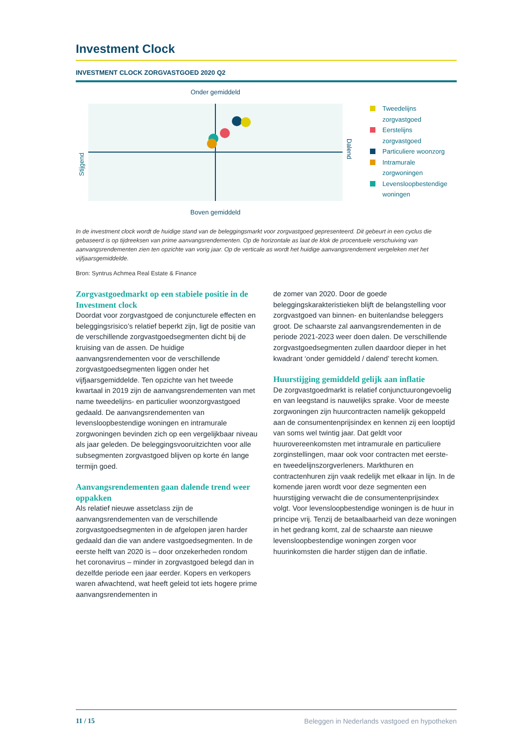Investment Clock
INVESTMENT CLOCK ZORGVASTGOED 2020 Q2
Onder gemiddeld
Stijgend
Dalend
Boven gemiddeld
Tweedelijns
zorgvastgoed
Eerstelijns
zorgvastgoed
Particuliere woonzorg
Intramurale
zorgwoningen
Levensloopbestendige
woningen
In de investment clock wordt de huidige stand van de beleggingsmarkt voor zorgvastgoed gepresenteerd. Dit gebeurt in een cyclus die gebaseerd is op tijdreeksen van prime aanvangsrendementen. Op de horizontale as laat de klok de procentuele verschuiving van aanvangsrendementen zien ten opzichte van vorig jaar. Op de verticale as wordt het huidige aanvangsrendement vergeleken met het vijfjaarsgemiddelde.
Bron: Syntrus Achmea Real Estate & Finance
Zorgvastgoedmarkt op een stabiele positie in de Investment clock
Doordat voor zorgvastgoed de conjuncturele effecten en beleggingsrisico’s relatief beperkt zijn, ligt de positie van de verschillende zorgvastgoedsegmenten dicht bij de kruising van de assen. De huidige aanvangsrendementen voor de verschillende zorgvastgoedsegmenten liggen onder het vijfjaarsgemiddelde. Ten opzichte van het tweede kwartaal in 2019 zijn de aanvangsrendementen van met name tweedelijns- en particulier woonzorgvastgoed gedaald. De aanvangsrendementen van levensloopbestendige woningen en intramurale zorgwoningen bevinden zich op een vergelijkbaar niveau als jaar geleden. De beleggingsvooruitzichten voor alle subsegmenten zorgvastgoed blijven op korte én lange termijn goed.
Aanvangsrendementen gaan dalende trend weer oppakken
Als relatief nieuwe assetclass zijn de aanvangsrendementen van de verschillende zorgvastgoedsegmenten in de afgelopen jaren harder gedaald dan die van andere vastgoedsegmenten. In de eerste helft van 2020 is – door onzekerheden rondom het coronavirus – minder in zorgvastgoed belegd dan in dezelfde periode een jaar eerder. Kopers en verkopers waren afwachtend, wat heeft geleid tot iets hogere prime aanvangsrendementen in
de zomer van 2020. Door de goede beleggingskarakteristieken blijft de belangstelling voor zorgvastgoed van binnen- en buitenlandse beleggers groot. De schaarste zal aanvangsrendementen in de periode 2021-2023 weer doen dalen. De verschillende zorgvastgoedsegmenten zullen daardoor dieper in het kwadrant ‘onder gemiddeld / dalend’ terecht komen.
Huurstijging gemiddeld gelijk aan inflatie
De zorgvastgoedmarkt is relatief conjunctuurongevoelig en van leegstand is nauwelijks sprake. Voor de meeste zorgwoningen zijn huurcontracten namelijk gekoppeld aan de consumentenprijsindex en kennen zij een looptijd van soms wel twintig jaar. Dat geldt voor huurovereenkomsten met intramurale en particuliere zorginstellingen, maar ook voor contracten met eerste- en tweedelijnszorgverleners. Markthuren en contractenhuren zijn vaak redelijk met elkaar in lijn. In de komende jaren wordt voor deze segmenten een huurstijging verwacht die de consumentenprijsindex volgt. Voor levensloopbestendige woningen is de huur in principe vrij. Tenzij de betaalbaarheid van deze woningen in het gedrang komt, zal de schaarste aan nieuwe levensloopbestendige woningen zorgen voor huurinkomsten die harder stijgen dan de inflatie.
11 / 15 Beleggen in Nederlands vastgoed en hypotheken